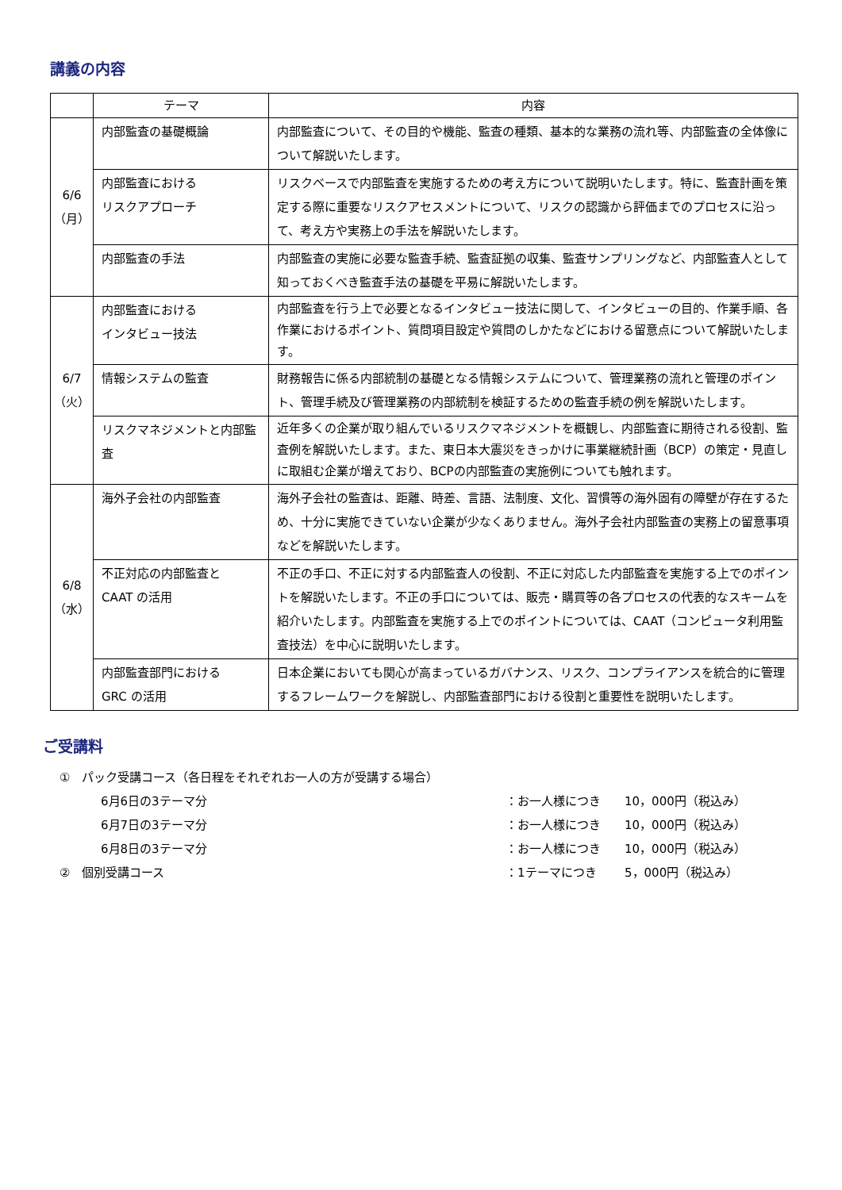講義の内容
| | テーマ | 内容 |
| --- | --- | --- |
| 6/6 （月） | 内部監査の基礎概論 | 内部監査について、その目的や機能、監査の種類、基本的な業務の流れ等、内部監査の全体像について解説いたします。 |
| | 内部監査における リスクアプローチ | リスクベースで内部監査を実施するための考え方について説明いたします。特に、監査計画を策定する際に重要なリスクアセスメントについて、リスクの認識から評価までのプロセスに沿って、考え方や実務上の手法を解説いたします。 |
| | 内部監査の手法 | 内部監査の実施に必要な監査手続、監査証拠の収集、監査サンプリングなど、内部監査人として知っておくべき監査手法の基礎を平易に解説いたします。 |
| 6/7 （火） | 内部監査における インタビュー技法 | 内部監査を行う上で必要となるインタビュー技法に関して、インタビューの目的、作業手順、各作業におけるポイント、質問項目設定や質問のしかたなどにおける留意点について解説いたします。 |
| | 情報システムの監査 | 財務報告に係る内部統制の基礎となる情報システムについて、管理業務の流れと管理のポイント、管理手続及び管理業務の内部統制を検証するための監査手続の例を解説いたします。 |
| | リスクマネジメントと内部監査 | 近年多くの企業が取り組んでいるリスクマネジメントを概観し、内部監査に期待される役割、監査例を解説いたします。また、東日本大震災をきっかけに事業継続計画（BCP）の策定・見直しに取組む企業が増えており、BCPの内部監査の実施例についても触れます。 |
| 6/8 （水） | 海外子会社の内部監査 | 海外子会社の監査は、距離、時差、言語、法制度、文化、習慣等の海外固有の障壁が存在するため、十分に実施できていない企業が少なくありません。海外子会社内部監査の実務上の留意事項などを解説いたします。 |
| | 不正対応の内部監査と CAAT の活用 | 不正の手口、不正に対する内部監査人の役割、不正に対応した内部監査を実施する上でのポイントを解説いたします。不正の手口については、販売・購買等の各プロセスの代表的なスキームを紹介いたします。内部監査を実施する上でのポイントについては、CAAT（コンピュータ利用監査技法）を中心に説明いたします。 |
| | 内部監査部門における GRC の活用 | 日本企業においても関心が高まっているガバナンス、リスク、コンプライアンスを統合的に管理するフレームワークを解説し、内部監査部門における役割と重要性を説明いたします。 |
ご受講料
①　パック受講コース（各日程をそれぞれお一人の方が受講する場合）
6月6日の3テーマ分 ：お一人様につき 10，000円（税込み）
6月7日の3テーマ分 ：お一人様につき 10，000円（税込み）
6月8日の3テーマ分 ：お一人様につき 10，000円（税込み）
②　個別受講コース ：1テーマにつき 5，000円（税込み）